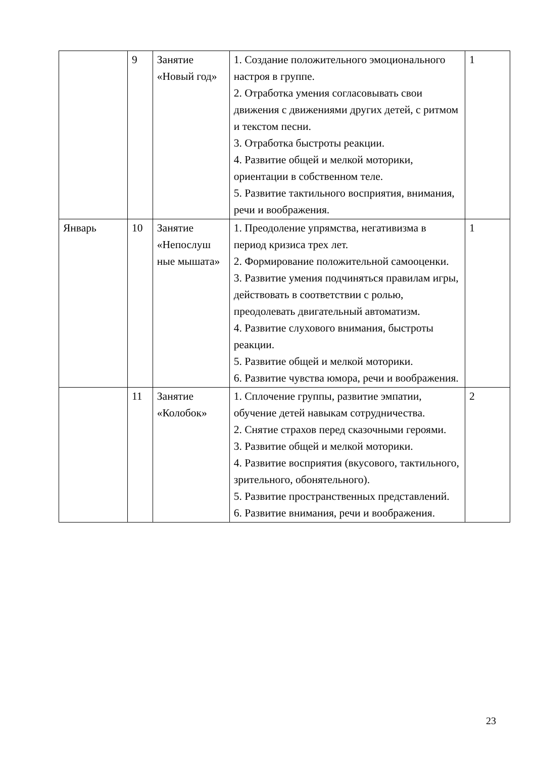| | 9 | Занятие «Новый год» | 1. Создание положительного эмоционального настроя в группе. 2. Отработка умения согласовывать свои движения с движениями других детей, с ритмом и текстом песни. 3. Отработка быстроты реакции. 4. Развитие общей и мелкой моторики, ориентации в собственном теле. 5. Развитие тактильного восприятия, внимания, речи и воображения. | 1 |
| Январь | 10 | Занятие «Непослуш ные мышата» | 1. Преодоление упрямства, негативизма в период кризиса трех лет. 2. Формирование положительной самооценки. 3. Развитие умения подчиняться правилам игры, действовать в соответствии с ролью, преодолевать двигательный автоматизм. 4. Развитие слухового внимания, быстроты реакции. 5. Развитие общей и мелкой моторики. 6. Развитие чувства юмора, речи и воображения. | 1 |
| | 11 | Занятие «Колобок» | 1. Сплочение группы, развитие эмпатии, обучение детей навыкам сотрудничества. 2. Снятие страхов перед сказочными героями. 3. Развитие общей и мелкой моторики. 4. Развитие восприятия (вкусового, тактильного, зрительного, обонятельного). 5. Развитие пространственных представлений. 6. Развитие внимания, речи и воображения. | 2 |
23